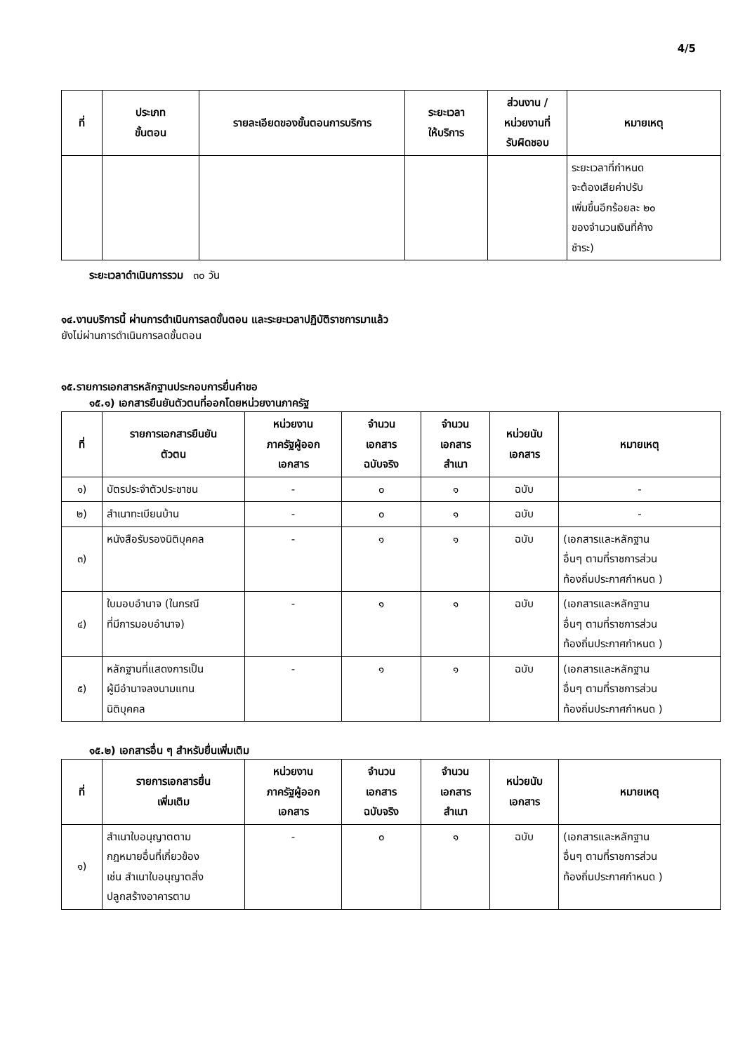4/5
| ที่ | ประเภท ขั้นตอน | รายละเอียดของขั้นตอนการบริการ | ระยะเวลา ให้บริการ | ส่วนงาน / หน่วยงานที่ รับผิดชอบ | หมายเหตุ |
| --- | --- | --- | --- | --- | --- |
| | | | | | ระยะเวลาที่กำหนด จะต้องเสียค่าปรับ เพิ่มขึ้นอีกร้อยละ ๒๐ ของจำนวนเงินที่ค้าง ชำระ) |
ระยะเวลาดำเนินการรวม ๓๐ วัน
๑๔.งานบริการนี้ ผ่านการดำเนินการลดขั้นตอน และระยะเวลาปฏิบัติราชการมาแล้ว
ยังไม่ผ่านการดำเนินการลดขั้นตอน
๑๕.รายการเอกสารหลักฐานประกอบการยื่นคำขอ
๑๕.๑) เอกสารยืนยันตัวตนที่ออกโดยหน่วยงานภาครัฐ
| ที่ | รายการเอกสารยืนยัน ตัวตน | หน่วยงาน ภาครัฐผู้ออก เอกสาร | จำนวน เอกสาร ฉบับจริง | จำนวน เอกสาร สำเนา | หน่วยนับ เอกสาร | หมายเหตุ |
| --- | --- | --- | --- | --- | --- | --- |
| ๑) | บัตรประจำตัวประชาชน | - | ๐ | ๑ | ฉบับ | - |
| ๒) | สำเนาทะเบียนบ้าน | - | ๐ | ๑ | ฉบับ | - |
| ๓) | หนังสือรับรองนิติบุคคล | - | ๑ | ๑ | ฉบับ | (เอกสารและหลักฐาน อื่นๆ ตามที่ราชการส่วน ท้องถิ่นประกาศกำหนด ) |
| ๔) | ใบมอบอำนาจ (ในกรณี ที่มีการมอบอำนาจ) | - | ๑ | ๑ | ฉบับ | (เอกสารและหลักฐาน อื่นๆ ตามที่ราชการส่วน ท้องถิ่นประกาศกำหนด ) |
| ๕) | หลักฐานที่แสดงการเป็น ผู้มีอำนาจลงนามแทน นิติบุคคล | - | ๑ | ๑ | ฉบับ | (เอกสารและหลักฐาน อื่นๆ ตามที่ราชการส่วน ท้องถิ่นประกาศกำหนด ) |
๑๕.๒) เอกสารอื่น ๆ สำหรับยื่นเพิ่มเติม
| ที่ | รายการเอกสารยื่น เพิ่มเติม | หน่วยงาน ภาครัฐผู้ออก เอกสาร | จำนวน เอกสาร ฉบับจริง | จำนวน เอกสาร สำเนา | หน่วยนับ เอกสาร | หมายเหตุ |
| --- | --- | --- | --- | --- | --- | --- |
| ๑) | สำเนาใบอนุญาตตาม กฎหมายอื่นที่เกี่ยวข้อง เช่น สำเนาใบอนุญาตสิ่ง ปลูกสร้างอาคารตาม | - | ๐ | ๑ | ฉบับ | (เอกสารและหลักฐาน อื่นๆ ตามที่ราชการส่วน ท้องถิ่นประกาศกำหนด ) |